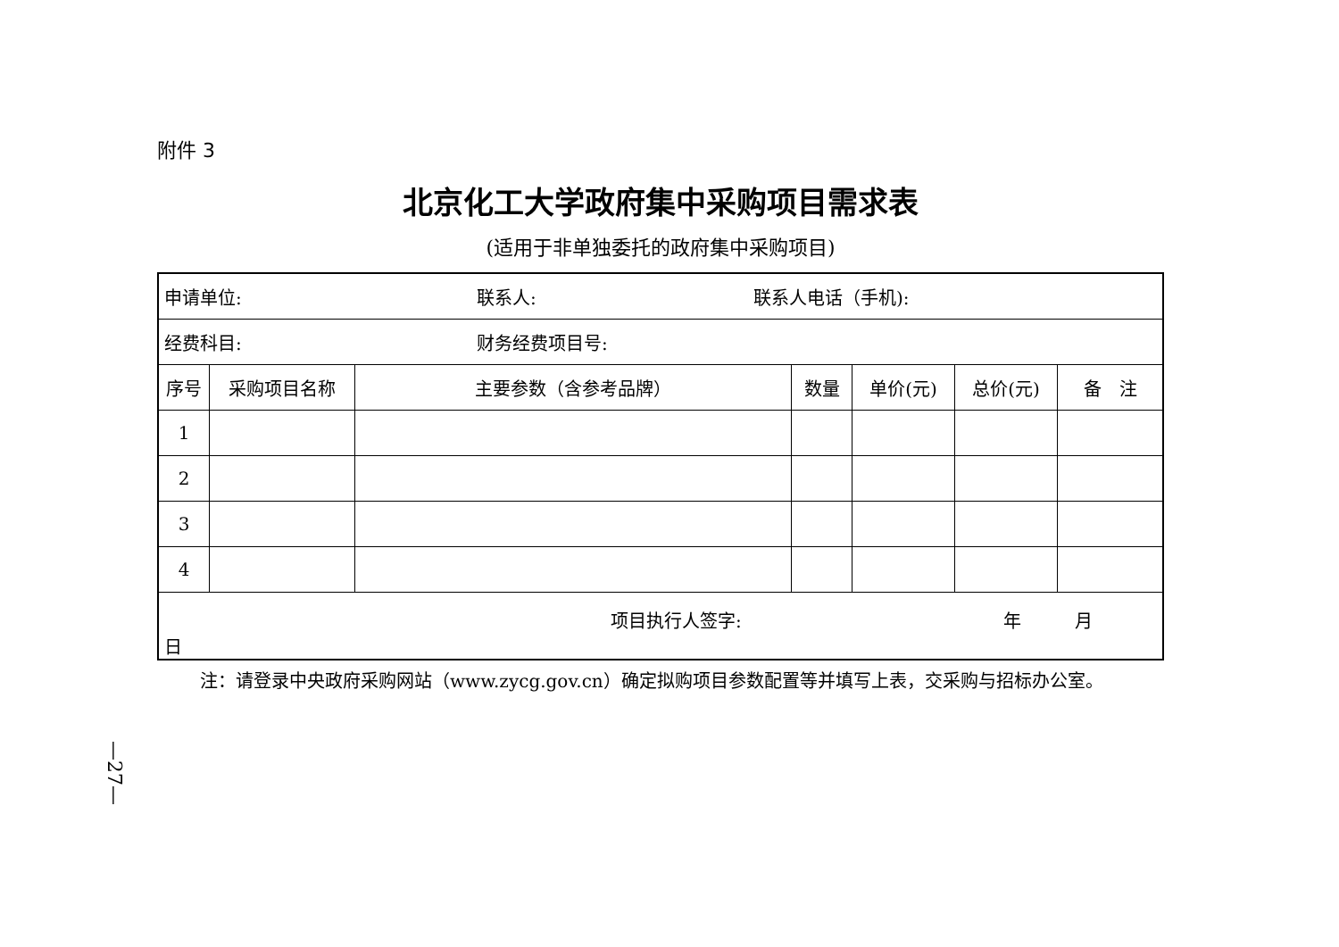附件 3
北京化工大学政府集中采购项目需求表
(适用于非单独委托的政府集中采购项目)
| 申请单位: 联系人: 联系人电话（手机): | | | | | | |
| 经费科目: 财务经费项目号: | | | | | | |
| 序号 | 采购项目名称 | 主要参数（含参考品牌） | 数量 | 单价(元) | 总价(元) | 备 注 |
| 1 | | | | | | |
| 2 | | | | | | |
| 3 | | | | | | |
| 4 | | | | | | |
| 项目执行人签字: 年 月 日 | | | | | | |
注：请登录中央政府采购网站（www.zycg.gov.cn）确定拟购项目参数配置等并填写上表，交采购与招标办公室。
—27—